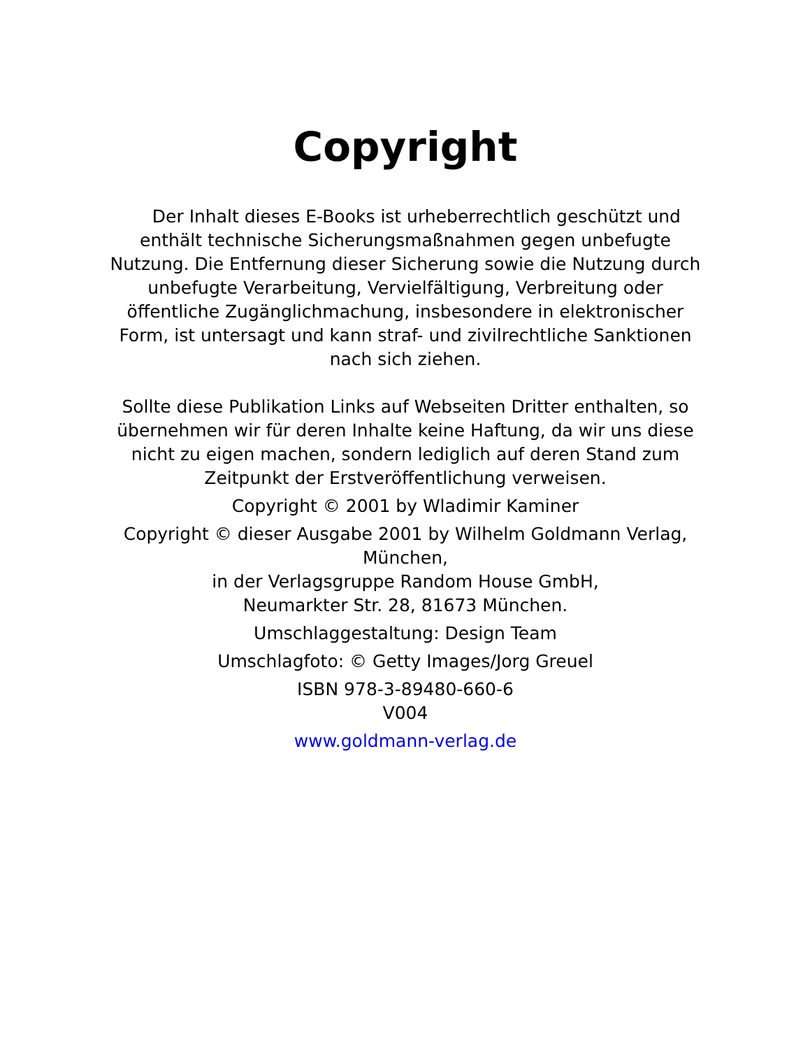Copyright
Der Inhalt dieses E-Books ist urheberrechtlich geschützt und enthält technische Sicherungsmaßnahmen gegen unbefugte Nutzung. Die Entfernung dieser Sicherung sowie die Nutzung durch unbefugte Verarbeitung, Vervielfältigung, Verbreitung oder öffentliche Zugänglichmachung, insbesondere in elektronischer Form, ist untersagt und kann straf- und zivilrechtliche Sanktionen nach sich ziehen.
Sollte diese Publikation Links auf Webseiten Dritter enthalten, so übernehmen wir für deren Inhalte keine Haftung, da wir uns diese nicht zu eigen machen, sondern lediglich auf deren Stand zum Zeitpunkt der Erstveröffentlichung verweisen.
Copyright © 2001 by Wladimir Kaminer
Copyright © dieser Ausgabe 2001 by Wilhelm Goldmann Verlag, München,
in der Verlagsgruppe Random House GmbH,
Neumarkter Str. 28, 81673 München.
Umschlaggestaltung: Design Team
Umschlagfoto: © Getty Images/Jorg Greuel
ISBN 978-3-89480-660-6
V004
www.goldmann-verlag.de